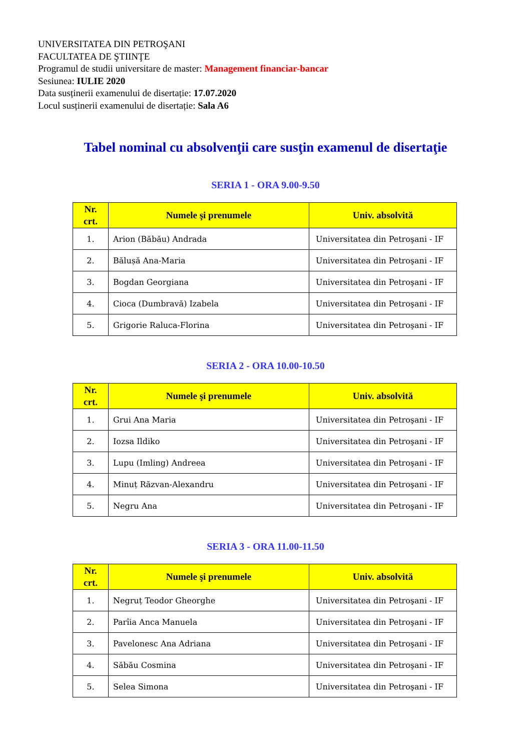UNIVERSITATEA DIN PETROŞANI
FACULTATEA DE ŞTIINŢE
Programul de studii universitare de master: Management financiar-bancar
Sesiunea: IULIE 2020
Data susținerii examenului de disertație: 17.07.2020
Locul susținerii examenului de disertație: Sala A6
Tabel nominal cu absolvenţii care susţin examenul de disertaţie
SERIA 1 - ORA 9.00-9.50
| Nr. crt. | Numele şi prenumele | Univ. absolvită |
| --- | --- | --- |
| 1. | Arion (Băbău) Andrada | Universitatea din Petroşani - IF |
| 2. | Bălușă Ana-Maria | Universitatea din Petroşani - IF |
| 3. | Bogdan Georgiana | Universitatea din Petroşani - IF |
| 4. | Cioca (Dumbravă) Izabela | Universitatea din Petroşani - IF |
| 5. | Grigorie Raluca-Florina | Universitatea din Petroşani - IF |
SERIA 2 - ORA 10.00-10.50
| Nr. crt. | Numele şi prenumele | Univ. absolvită |
| --- | --- | --- |
| 1. | Grui Ana Maria | Universitatea din Petroşani - IF |
| 2. | Iozsa Ildiko | Universitatea din Petroşani - IF |
| 3. | Lupu (Imling) Andreea | Universitatea din Petroşani - IF |
| 4. | Minuț Răzvan-Alexandru | Universitatea din Petroşani - IF |
| 5. | Negru Ana | Universitatea din Petroşani - IF |
SERIA 3 - ORA 11.00-11.50
| Nr. crt. | Numele şi prenumele | Univ. absolvită |
| --- | --- | --- |
| 1. | Negruț Teodor Gheorghe | Universitatea din Petroşani - IF |
| 2. | Parîia Anca Manuela | Universitatea din Petroşani - IF |
| 3. | Pavelonesc Ana Adriana | Universitatea din Petroşani - IF |
| 4. | Săbău Cosmina | Universitatea din Petroşani - IF |
| 5. | Selea Simona | Universitatea din Petroşani - IF |